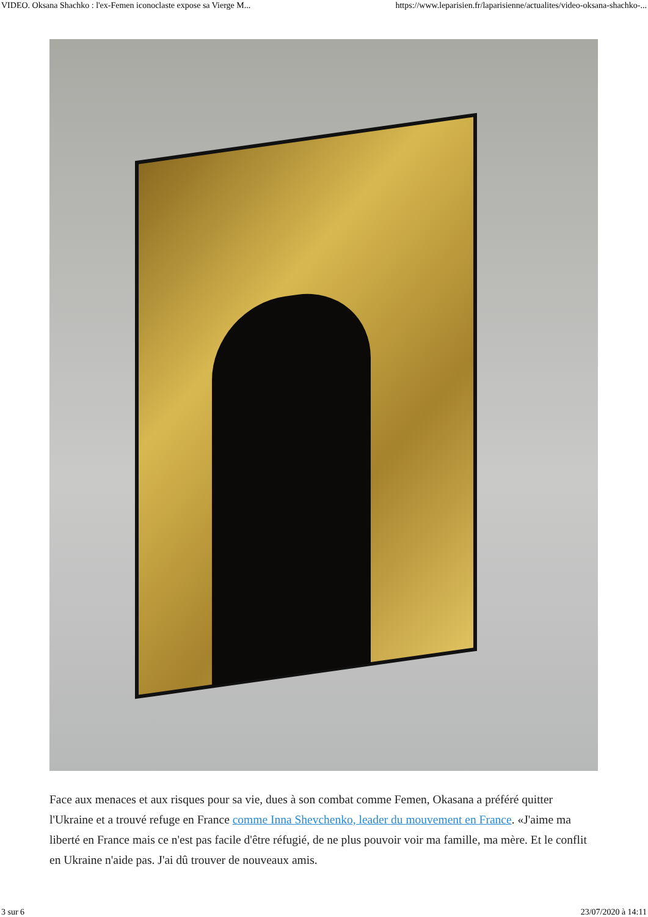VIDEO. Oksana Shachko : l'ex-Femen iconoclaste expose sa Vierge M... https://www.leparisien.fr/laparisienne/actualites/video-oksana-shachko-...
Face aux menaces et aux risques pour sa vie, dues à son combat comme Femen, Okasana a préféré quitter l'Ukraine et a trouvé refuge en France comme Inna Shevchenko, leader du mouvement en France. «J'aime ma liberté en France mais ce n'est pas facile d'être réfugié, de ne plus pouvoir voir ma famille, ma mère. Et le conflit en Ukraine n'aide pas. J'ai dû trouver de nouveaux amis.
3 sur 6 23/07/2020 à 14:11